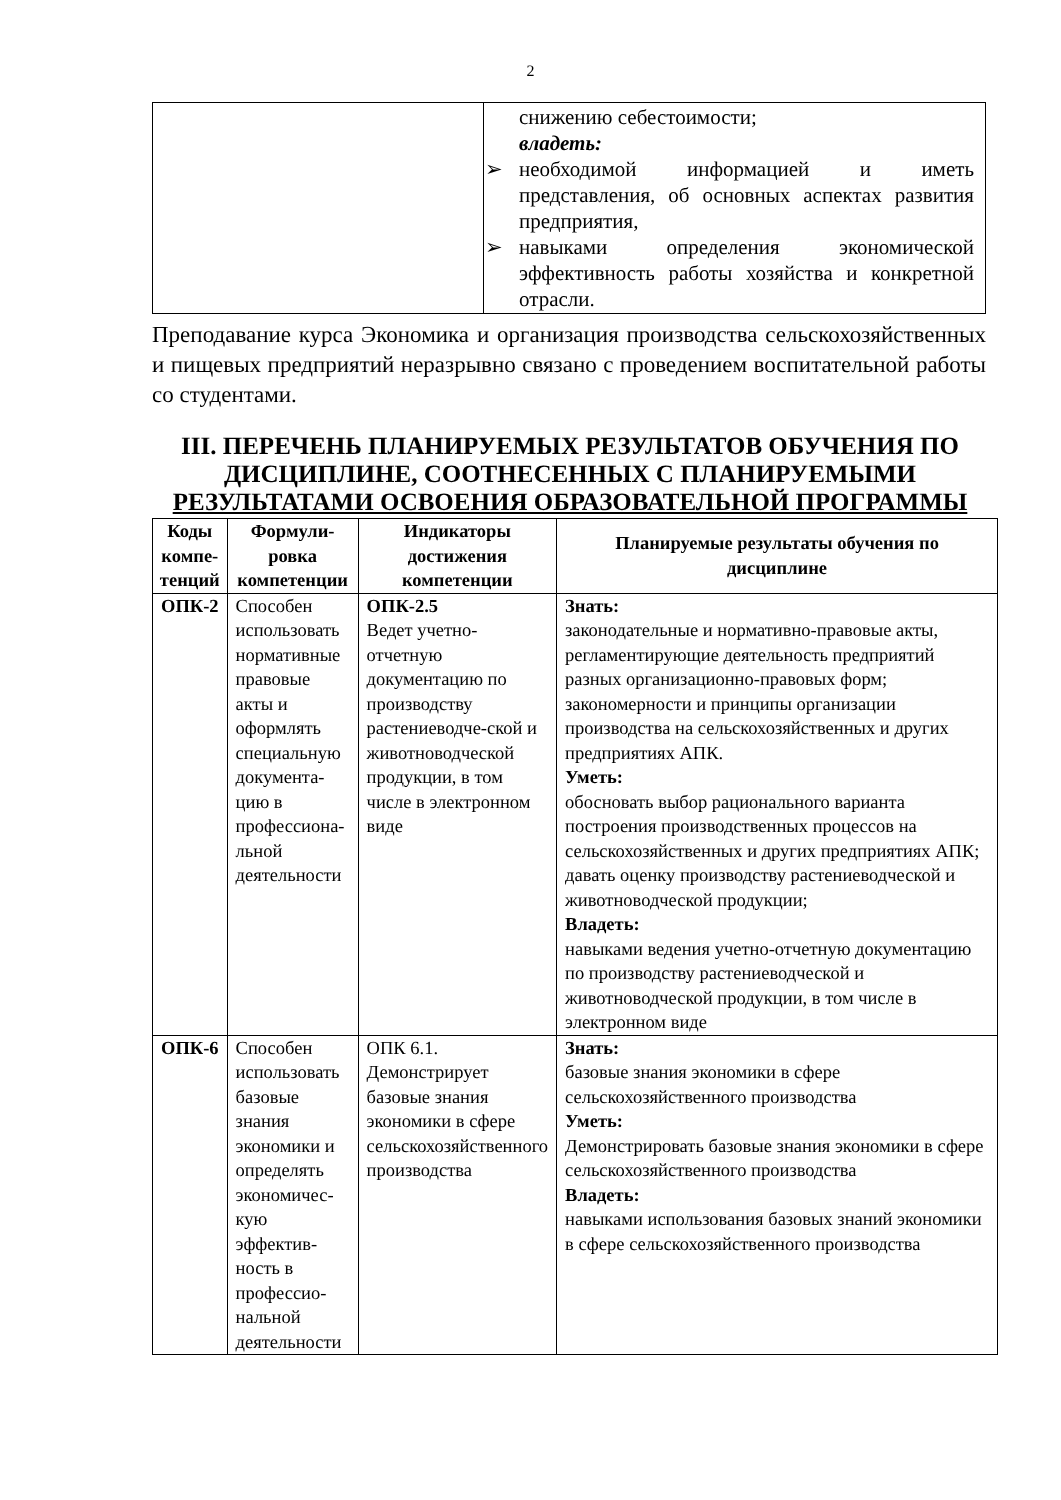2
| | снижению себестоимости; владеть: ➢ необходимой информацией и иметь представления, об основных аспектах развития предприятия, ➢ навыками определения экономической эффективность работы хозяйства и конкретной отрасли. |
Преподавание курса Экономика и организация производства сельскохозяйственных и пищевых предприятий неразрывно связано с проведением воспитательной работы со студентами.
III. ПЕРЕЧЕНЬ ПЛАНИРУЕМЫХ РЕЗУЛЬТАТОВ ОБУЧЕНИЯ ПО ДИСЦИПЛИНЕ, СООТНЕСЕННЫХ С ПЛАНИРУЕМЫМИ РЕЗУЛЬТАТАМИ ОСВОЕНИЯ ОБРАЗОВАТЕЛЬНОЙ ПРОГРАММЫ
| Коды компе-тенций | Формули-ровка компетенции | Индикаторы достижения компетенции | Планируемые результаты обучения по дисциплине |
| --- | --- | --- | --- |
| ОПК-2 | Способен использовать нормативные правовые акты и оформлять специальную документа-цию в профессиона-льной деятельности | ОПК-2.5 Ведет учетно-отчетную документацию по производству растениеводче-ской и животноводческой продукции, в том числе в электронном виде | Знать: законодательные и нормативно-правовые акты, регламентирующие деятельность предприятий разных организационно-правовых форм; закономерности и принципы организации производства на сельскохозяйственных и других предприятиях АПК. Уметь: обосновать выбор рационального варианта построения производственных процессов на сельскохозяйственных и других предприятиях АПК; давать оценку производству растениеводческой и животноводческой продукции; Владеть: навыками ведения учетно-отчетную документацию по производству растениеводческой и животноводческой продукции, в том числе в электронном виде |
| ОПК-6 | Способен использовать базовые знания экономики и определять экономичес-кую эффектив-ность в профессио-нальной деятельности | ОПК 6.1. Демонстрирует базовые знания экономики в сфере сельскохозяйственного производства | Знать: базовые знания экономики в сфере сельскохозяйственного производства Уметь: Демонстрировать базовые знания экономики в сфере сельскохозяйственного производства Владеть: навыками использования базовых знаний экономики в сфере сельскохозяйственного производства |